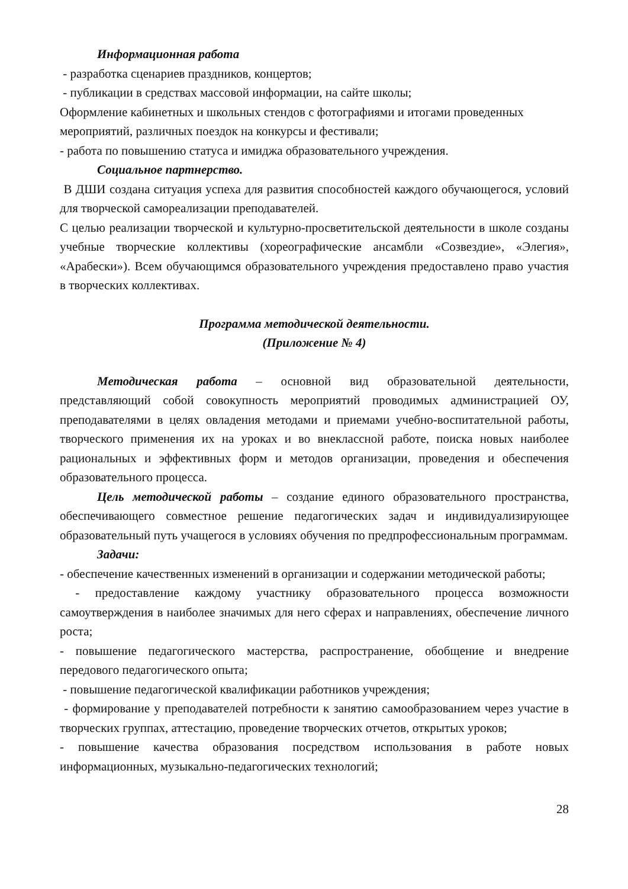Информационная работа
- разработка сценариев праздников, концертов;
- публикации в средствах массовой информации, на сайте школы;
Оформление кабинетных и школьных стендов с фотографиями и итогами проведенных мероприятий, различных поездок на конкурсы и фестивали;
- работа по повышению статуса и имиджа образовательного учреждения.
Социальное партнерство.
В ДШИ создана ситуация успеха для развития способностей каждого обучающегося, условий для творческой самореализации преподавателей.
С целью реализации творческой и культурно-просветительской деятельности в школе созданы учебные творческие коллективы (хореографические ансамбли «Созвездие», «Элегия», «Арабески»). Всем обучающимся образовательного учреждения предоставлено право участия в творческих коллективах.
Программа методической деятельности.
(Приложение № 4)
Методическая работа – основной вид образовательной деятельности, представляющий собой совокупность мероприятий проводимых администрацией ОУ, преподавателями в целях овладения методами и приемами учебно-воспитательной работы, творческого применения их на уроках и во внеклассной работе, поиска новых наиболее рациональных и эффективных форм и методов организации, проведения и обеспечения образовательного процесса.
Цель методической работы – создание единого образовательного пространства, обеспечивающего совместное решение педагогических задач и индивидуализирующее образовательный путь учащегося в условиях обучения по предпрофессиональным программам.
Задачи:
- обеспечение качественных изменений в организации и содержании методической работы;
- предоставление каждому участнику образовательного процесса возможности самоутверждения в наиболее значимых для него сферах и направлениях, обеспечение личного роста;
- повышение педагогического мастерства, распространение, обобщение и внедрение передового педагогического опыта;
- повышение педагогической квалификации работников учреждения;
- формирование у преподавателей потребности к занятию самообразованием через участие в творческих группах, аттестацию, проведение творческих отчетов, открытых уроков;
- повышение качества образования посредством использования в работе новых информационных, музыкально-педагогических технологий;
28